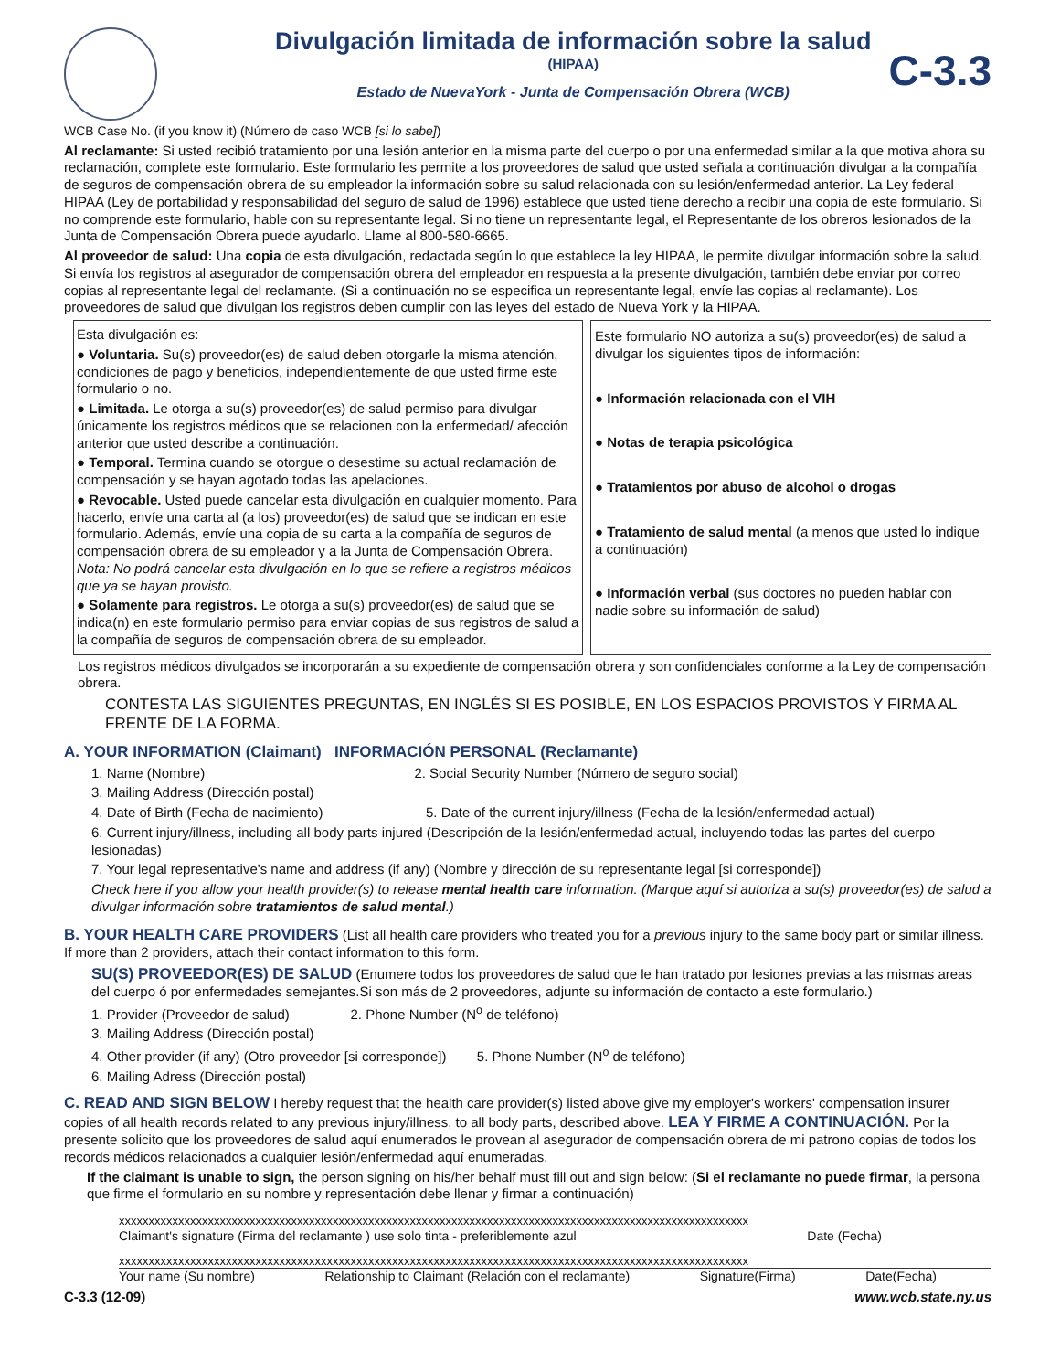Divulgación limitada de información sobre la salud
(HIPAA)
Estado de NuevaYork - Junta de Compensación Obrera (WCB)
C-3.3
WCB Case No. (if you know it) (Número de caso WCB [si lo sabe])
Al reclamante: Si usted recibió tratamiento por una lesión anterior en la misma parte del cuerpo o por una enfermedad similar a la que motiva ahora su reclamación, complete este formulario. Este formulario les permite a los proveedores de salud que usted señala a continuación divulgar a la compañía de seguros de compensación obrera de su empleador la información sobre su salud relacionada con su lesión/enfermedad anterior. La Ley federal HIPAA (Ley de portabilidad y responsabilidad del seguro de salud de 1996) establece que usted tiene derecho a recibir una copia de este formulario. Si no comprende este formulario, hable con su representante legal. Si no tiene un representante legal, el Representante de los obreros lesionados de la Junta de Compensación Obrera puede ayudarlo. Llame al 800-580-6665.
Al proveedor de salud: Una copia de esta divulgación, redactada según lo que establece la ley HIPAA, le permite divulgar información sobre la salud. Si envía los registros al asegurador de compensación obrera del empleador en respuesta a la presente divulgación, también debe enviar por correo copias al representante legal del reclamante. (Si a continuación no se especifica un representante legal, envíe las copias al reclamante). Los proveedores de salud que divulgan los registros deben cumplir con las leyes del estado de Nueva York y la HIPAA.
Esta divulgación es:
● Voluntaria. Su(s) proveedor(es) de salud deben otorgarle la misma atención, condiciones de pago y beneficios, independientemente de que usted firme este formulario o no.
● Limitada. Le otorga a su(s) proveedor(es) de salud permiso para divulgar únicamente los registros médicos que se relacionen con la enfermedad/ afección anterior que usted describe a continuación.
● Temporal. Termina cuando se otorgue o desestime su actual reclamación de compensación y se hayan agotado todas las apelaciones.
● Revocable. Usted puede cancelar esta divulgación en cualquier momento. Para hacerlo, envíe una carta al (a los) proveedor(es) de salud que se indican en este formulario. Además, envíe una copia de su carta a la compañía de seguros de compensación obrera de su empleador y a la Junta de Compensación Obrera. Nota: No podrá cancelar esta divulgación en lo que se refiere a registros médicos que ya se hayan provisto.
● Solamente para registros. Le otorga a su(s) proveedor(es) de salud que se indica(n) en este formulario permiso para enviar copias de sus registros de salud a la compañía de seguros de compensación obrera de su empleador.
Este formulario NO autoriza a su(s) proveedor(es) de salud a divulgar los siguientes tipos de información:
● Información relacionada con el VIH
● Notas de terapia psicológica
● Tratamientos por abuso de alcohol o drogas
● Tratamiento de salud mental (a menos que usted lo indique a continuación)
● Información verbal (sus doctores no pueden hablar con nadie sobre su información de salud)
Los registros médicos divulgados se incorporarán a su expediente de compensación obrera y son confidenciales conforme a la Ley de compensación obrera.
CONTESTA LAS SIGUIENTES PREGUNTAS, EN INGLÉS SI ES POSIBLE, EN LOS ESPACIOS PROVISTOS Y FIRMA AL FRENTE DE LA FORMA.
A. YOUR INFORMATION (Claimant) INFORMACIÓN PERSONAL (Reclamante)
1. Name (Nombre) 2. Social Security Number (Número de seguro social)
3. Mailing Address (Dirección postal)
4. Date of Birth (Fecha de nacimiento) 5. Date of the current injury/illness (Fecha de la lesión/enfermedad actual)
6. Current injury/illness, including all body parts injured (Descripción de la lesión/enfermedad actual, incluyendo todas las partes del cuerpo lesionadas)
7. Your legal representative's name and address (if any) (Nombre y dirección de su representante legal [si corresponde])
Check here if you allow your health provider(s) to release mental health care information. (Marque aquí si autoriza a su(s) proveedor(es) de salud a divulgar información sobre tratamientos de salud mental.)
B. YOUR HEALTH CARE PROVIDERS (List all health care providers who treated you for a previous injury to the same body part or similar illness. If more than 2 providers, attach their contact information to this form.
SU(S) PROVEEDOR(ES) DE SALUD (Enumere todos los proveedores de salud que le han tratado por lesiones previas a las mismas areas del cuerpo ó por enfermedades semejantes.Si son más de 2 proveedores, adjunte su información de contacto a este formulario.)
1. Provider (Proveedor de salud) 2. Phone Number (N<sup>o</sup> de teléfono)
3. Mailing Address (Dirección postal)
4. Other provider (if any) (Otro proveedor [si corresponde]) 5. Phone Number (N<sup>o</sup> de teléfono)
6. Mailing Adress (Dirección postal)
C. READ AND SIGN BELOW I hereby request that the health care provider(s) listed above give my employer's workers' compensation insurer copies of all health records related to any previous injury/illness, to all body parts, described above. LEA Y FIRME A CONTINUACIÓN. Por la presente solicito que los proveedores de salud aquí enumerados le provean al asegurador de compensación obrera de mi patrono copias de todos los records médicos relacionados a cualquier lesión/enfermedad aquí enumeradas.
If the claimant is unable to sign, the person signing on his/her behalf must fill out and sign below: (Si el reclamante no puede firmar, la persona que firme el formulario en su nombre y representación debe llenar y firmar a continuación)
xxxxxxxxxxxxxxxxxxxxxxxxxxxxxxxxxxxxxxxxxxxxxxxxxxxxxxxxxxxxxxxxxxxxxxxxxxxxxxxxxxxxxxxxxxxxxxxxxxxxxxxxxx
Claimant's signature (Firma del reclamante ) use solo tinta - preferiblemente azul Date (Fecha)
xxxxxxxxxxxxxxxxxxxxxxxxxxxxxxxxxxxxxxxxxxxxxxxxxxxxxxxxxxxxxxxxxxxxxxxxxxxxxxxxxxxxxxxxxxxxxxxxxxxxxxxxxx
Your name (Su nombre) Relationship to Claimant (Relación con el reclamante) Signature(Firma) Date(Fecha)
C-3.3 (12-09) www.wcb.state.ny.us